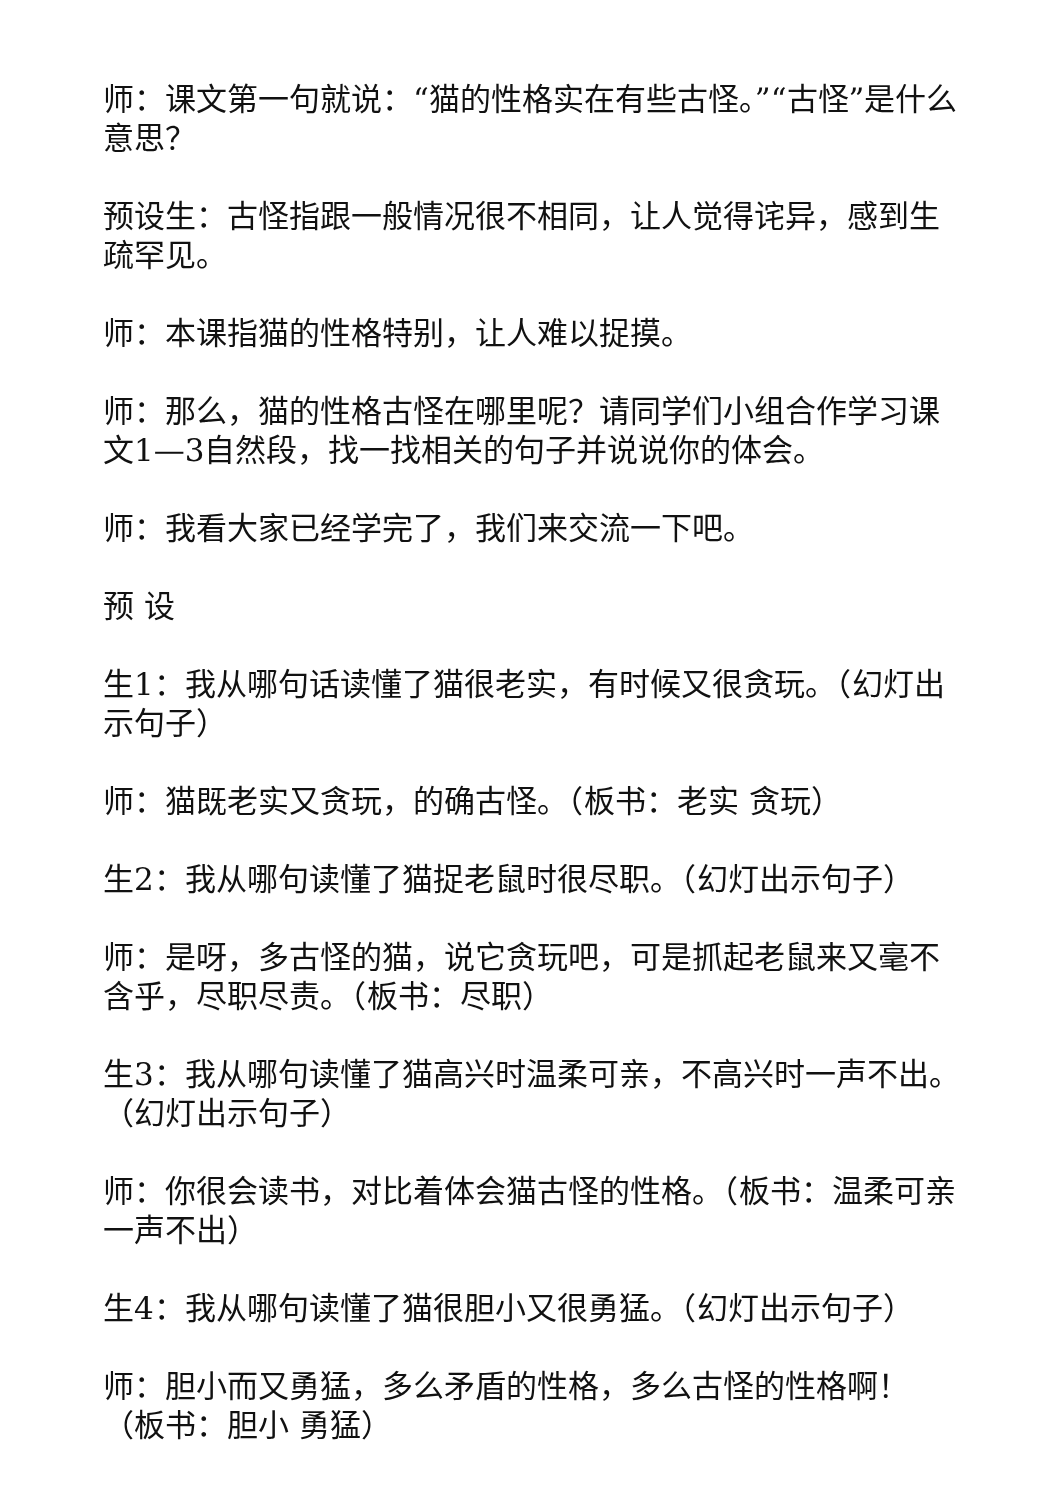师：课文第一句就说：“猫的性格实在有些古怪。”“古怪”是什么意思？
预设生：古怪指跟一般情况很不相同，让人觉得诧异，感到生疏罕见。
师：本课指猫的性格特别，让人难以捉摸。
师：那么，猫的性格古怪在哪里呢？请同学们小组合作学习课文1—3自然段，找一找相关的句子并说说你的体会。
师：我看大家已经学完了，我们来交流一下吧。
预 设
生1：我从哪句话读懂了猫很老实，有时候又很贪玩。（幻灯出示句子）
师：猫既老实又贪玩，的确古怪。（板书：老实 贪玩）
生2：我从哪句读懂了猫捉老鼠时很尽职。（幻灯出示句子）
师：是呀，多古怪的猫，说它贪玩吧，可是抓起老鼠来又毫不含乎，尽职尽责。（板书：尽职）
生3：我从哪句读懂了猫高兴时温柔可亲，不高兴时一声不出。（幻灯出示句子）
师：你很会读书，对比着体会猫古怪的性格。（板书：温柔可亲 一声不出）
生4：我从哪句读懂了猫很胆小又很勇猛。（幻灯出示句子）
师：胆小而又勇猛，多么矛盾的性格，多么古怪的性格啊！（板书：胆小 勇猛）